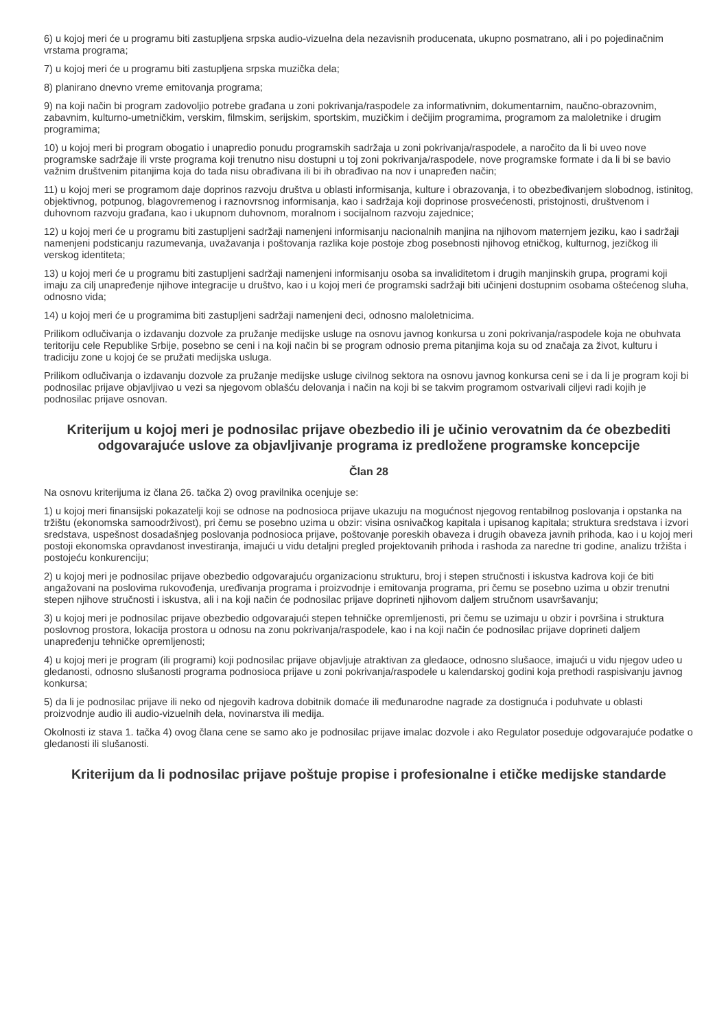6) u kojoj meri će u programu biti zastupljena srpska audio-vizuelna dela nezavisnih producenata, ukupno posmatrano, ali i po pojedinačnim vrstama programa;
7) u kojoj meri će u programu biti zastupljena srpska muzička dela;
8) planirano dnevno vreme emitovanja programa;
9) na koji način bi program zadovoljio potrebe građana u zoni pokrivanja/raspodele za informativnim, dokumentarnim, naučno-obrazovnim, zabavnim, kulturno-umetničkim, verskim, filmskim, serijskim, sportskim, muzičkim i dečijim programima, programom za maloletnike i drugim programima;
10) u kojoj meri bi program obogatio i unapredio ponudu programskih sadržaja u zoni pokrivanja/raspodele, a naročito da li bi uveo nove programske sadržaje ili vrste programa koji trenutno nisu dostupni u toj zoni pokrivanja/raspodele, nove programske formate i da li bi se bavio važnim društvenim pitanjima koja do tada nisu obrađivana ili bi ih obrađivao na nov i unapređen način;
11) u kojoj meri se programom daje doprinos razvoju društva u oblasti informisanja, kulture i obrazovanja, i to obezbeđivanjem slobodnog, istinitog, objektivnog, potpunog, blagovremenog i raznovrsnog informisanja, kao i sadržaja koji doprinose prosvećenosti, pristojnosti, društvenom i duhovnom razvoju građana, kao i ukupnom duhovnom, moralnom i socijalnom razvoju zajednice;
12) u kojoj meri će u programu biti zastupljeni sadržaji namenjeni informisanju nacionalnih manjina na njihovom maternjem jeziku, kao i sadržaji namenjeni podsticanju razumevanja, uvažavanja i poštovanja razlika koje postoje zbog posebnosti njihovog etničkog, kulturnog, jezičkog ili verskog identiteta;
13) u kojoj meri će u programu biti zastupljeni sadržaji namenjeni informisanju osoba sa invaliditetom i drugih manjinskih grupa, programi koji imaju za cilj unapređenje njihove integracije u društvo, kao i u kojoj meri će programski sadržaji biti učinjeni dostupnim osobama oštećenog sluha, odnosno vida;
14) u kojoj meri će u programima biti zastupljeni sadržaji namenjeni deci, odnosno maloletnicima.
Prilikom odlučivanja o izdavanju dozvole za pružanje medijske usluge na osnovu javnog konkursa u zoni pokrivanja/raspodele koja ne obuhvata teritoriju cele Republike Srbije, posebno se ceni i na koji način bi se program odnosio prema pitanjima koja su od značaja za život, kulturu i tradiciju zone u kojoj će se pružati medijska usluga.
Prilikom odlučivanja o izdavanju dozvole za pružanje medijske usluge civilnog sektora na osnovu javnog konkursa ceni se i da li je program koji bi podnosilac prijave objavljivao u vezi sa njegovom oblašću delovanja i način na koji bi se takvim programom ostvarivali ciljevi radi kojih je podnosilac prijave osnovan.
Kriterijum u kojoj meri je podnosilac prijave obezbedio ili je učinio verovatnim da će obezbediti odgovarajuće uslove za objavljivanje programa iz predložene programske koncepcije
Član 28
Na osnovu kriterijuma iz člana 26. tačka 2) ovog pravilnika ocenjuje se:
1) u kojoj meri finansijski pokazatelji koji se odnose na podnosioca prijave ukazuju na mogućnost njegovog rentabilnog poslovanja i opstanka na tržištu (ekonomska samoodrživost), pri čemu se posebno uzima u obzir: visina osnivačkog kapitala i upisanog kapitala; struktura sredstava i izvori sredstava, uspešnost dosadašnjeg poslovanja podnosioca prijave, poštovanje poreskih obaveza i drugih obaveza javnih prihoda, kao i u kojoj meri postoji ekonomska opravdanost investiranja, imajući u vidu detaljni pregled projektovanih prihoda i rashoda za naredne tri godine, analizu tržišta i postojeću konkurenciju;
2) u kojoj meri je podnosilac prijave obezbedio odgovarajuću organizacionu strukturu, broj i stepen stručnosti i iskustva kadrova koji će biti angažovani na poslovima rukovođenja, uređivanja programa i proizvodnje i emitovanja programa, pri čemu se posebno uzima u obzir trenutni stepen njihove stručnosti i iskustva, ali i na koji način će podnosilac prijave doprineti njihovom daljem stručnom usavršavanju;
3) u kojoj meri je podnosilac prijave obezbedio odgovarajući stepen tehničke opremljenosti, pri čemu se uzimaju u obzir i površina i struktura poslovnog prostora, lokacija prostora u odnosu na zonu pokrivanja/raspodele, kao i na koji način će podnosilac prijave doprineti daljem unapređenju tehničke opremljenosti;
4) u kojoj meri je program (ili programi) koji podnosilac prijave objavljuje atraktivan za gledaoce, odnosno slušaoce, imajući u vidu njegov udeo u gledanosti, odnosno slušanosti programa podnosioca prijave u zoni pokrivanja/raspodele u kalendarskoj godini koja prethodi raspisivanju javnog konkursa;
5) da li je podnosilac prijave ili neko od njegovih kadrova dobitnik domaće ili međunarodne nagrade za dostignuća i poduhvate u oblasti proizvodnje audio ili audio-vizuelnih dela, novinarstva ili medija.
Okolnosti iz stava 1. tačka 4) ovog člana cene se samo ako je podnosilac prijave imalac dozvole i ako Regulator poseduje odgovarajuće podatke o gledanosti ili slušanosti.
Kriterijum da li podnosilac prijave poštuje propise i profesionalne i etičke medijske standarde